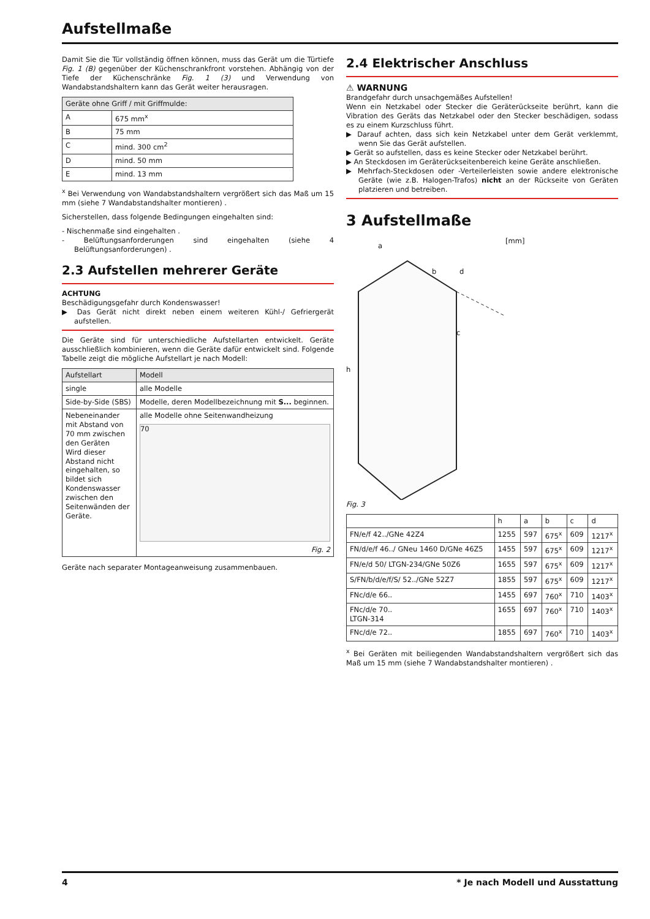Aufstellmaße
Damit Sie die Tür vollständig öffnen können, muss das Gerät um die Türtiefe Fig. 1 (B) gegenüber der Küchenschrankfront vorstehen. Abhängig von der Tiefe der Küchenschränke Fig. 1 (3) und Verwendung von Wandabstandshaltern kann das Gerät weiter herausragen.
| Geräte ohne Griff / mit Griffmulde: | |
| --- | --- |
| A | 675 mm<sup>x</sup> |
| B | 75 mm |
| C | mind. 300 cm<sup>2</sup> |
| D | mind. 50 mm |
| E | mind. 13 mm |
<sup>x</sup> Bei Verwendung von Wandabstandshaltern vergrößert sich das Maß um 15 mm (siehe 7 Wandabstandshalter montieren) .
Sicherstellen, dass folgende Bedingungen eingehalten sind:
- Nischenmaße sind eingehalten .
- Belüftungsanforderungen sind eingehalten (siehe 4 Belüftungsanforderungen) .
2.3 Aufstellen mehrerer Geräte
ACHTUNG
Beschädigungsgefahr durch Kondenswasser!
▶ Das Gerät nicht direkt neben einem weiteren Kühl-/ Gefriergerät aufstellen.
Die Geräte sind für unterschiedliche Aufstellarten entwickelt. Geräte ausschließlich kombinieren, wenn die Geräte dafür entwickelt sind. Folgende Tabelle zeigt die mögliche Aufstellart je nach Modell:
| Aufstellart | Modell |
| --- | --- |
| single | alle Modelle |
| Side-by-Side (SBS) | Modelle, deren Modellbezeichnung mit S... beginnen. |
| Nebeneinander mit Abstand von 70 mm zwischen den Geräten Wird dieser Abstand nicht eingehalten, so bildet sich Kondenswasser zwischen den Seitenwänden der Geräte. | alle Modelle ohne Seitenwandheizung 70 Fig. 2 |
Geräte nach separater Montageanweisung zusammenbauen.
2.4 Elektrischer Anschluss
⚠ WARNUNG
Brandgefahr durch unsachgemäßes Aufstellen!
Wenn ein Netzkabel oder Stecker die Geräterückseite berührt, kann die Vibration des Geräts das Netzkabel oder den Stecker beschädigen, sodass es zu einem Kurzschluss führt.
▶ Darauf achten, dass sich kein Netzkabel unter dem Gerät verklemmt, wenn Sie das Gerät aufstellen.
▶ Gerät so aufstellen, dass es keine Stecker oder Netzkabel berührt.
▶ An Steckdosen im Geräterückseitenbereich keine Geräte anschließen.
▶ Mehrfach-Steckdosen oder -Verteilerleisten sowie andere elektronische Geräte (wie z.B. Halogen-Trafos) nicht an der Rückseite von Geräten platzieren und betreiben.
3 Aufstellmaße
[mm]
a
b d
c
h
Fig. 3
| | h | a | b | c | d |
| --- | --- | --- | --- | --- | --- |
| FN/e/f 42../GNe 42Z4 | 1255 | 597 | 675<sup>x</sup> | 609 | 1217<sup>x</sup> |
| FN/d/e/f 46../ GNeu 1460 D/GNe 46Z5 | 1455 | 597 | 675<sup>x</sup> | 609 | 1217<sup>x</sup> |
| FN/e/d 50/ LTGN-234/GNe 50Z6 | 1655 | 597 | 675<sup>x</sup> | 609 | 1217<sup>x</sup> |
| S/FN/b/d/e/f/S/ 52../GNe 52Z7 | 1855 | 597 | 675<sup>x</sup> | 609 | 1217<sup>x</sup> |
| FNc/d/e 66.. | 1455 | 697 | 760<sup>x</sup> | 710 | 1403<sup>x</sup> |
| FNc/d/e 70.. LTGN-314 | 1655 | 697 | 760<sup>x</sup> | 710 | 1403<sup>x</sup> |
| FNc/d/e 72.. | 1855 | 697 | 760<sup>x</sup> | 710 | 1403<sup>x</sup> |
<sup>x</sup> Bei Geräten mit beiliegenden Wandabstandshaltern vergrößert sich das Maß um 15 mm (siehe 7 Wandabstandshalter montieren) .
4 * Je nach Modell und Ausstattung